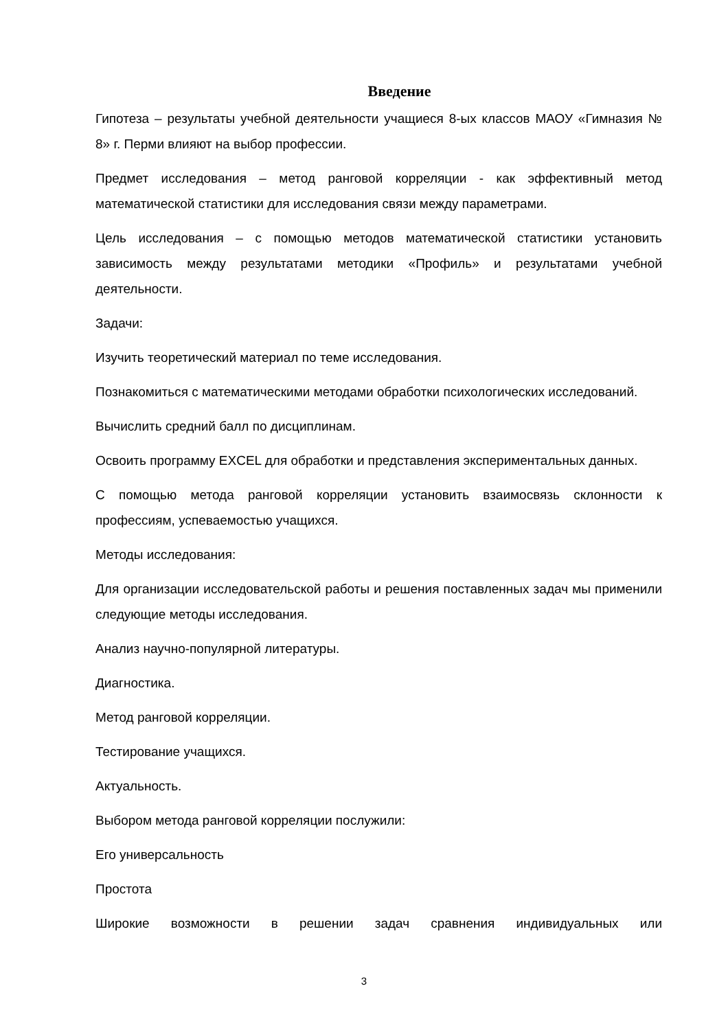Введение
Гипотеза – результаты учебной деятельности учащиеся 8-ых классов МАОУ «Гимназия № 8» г. Перми влияют на выбор профессии.
Предмет исследования – метод ранговой корреляции - как эффективный метод математической статистики для исследования связи между параметрами.
Цель исследования – с помощью методов математической статистики установить зависимость между результатами методики «Профиль» и результатами учебной деятельности.
Задачи:
Изучить теоретический материал по теме исследования.
Познакомиться с математическими методами обработки психологических исследований.
Вычислить средний балл по дисциплинам.
Освоить программу EXCEL для обработки и представления экспериментальных данных.
С помощью метода ранговой корреляции установить взаимосвязь склонности к профессиям, успеваемостью учащихся.
Методы исследования:
Для организации исследовательской работы и решения поставленных задач мы применили следующие методы исследования.
Анализ научно-популярной литературы.
Диагностика.
Метод ранговой корреляции.
Тестирование учащихся.
Актуальность.
Выбором метода ранговой корреляции послужили:
Его универсальность
Простота
Широкие возможности в решении задач сравнения индивидуальных или
3